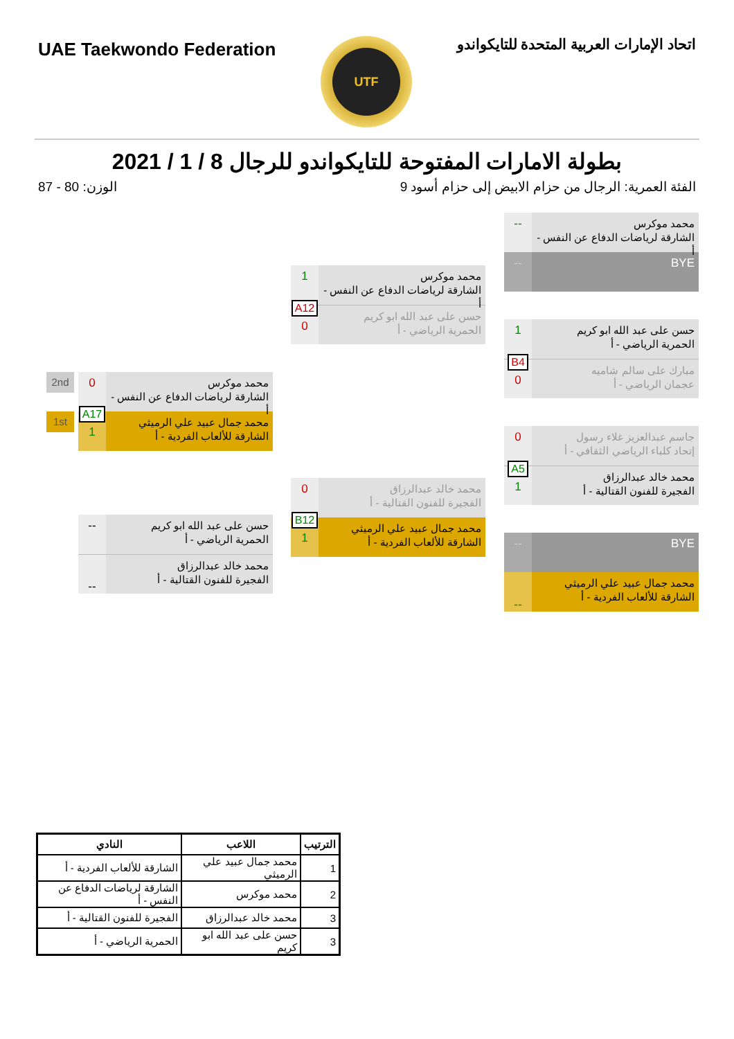UAE Taekwondo Federation
UTF
اتحاد الإمارات العربية المتحدة للتايكواندو
بطولة الامارات المفتوحة للتايكواندو للرجال 8 / 1 / 2021
الوزن: 80 - 87 الفئة العمرية: الرجال من حزام الابيض إلى حزام أسود 9
2nd
1st
0
محمد موكرس
الشارقة لرياضات الدفاع عن النفس - أ
A17
1
محمد جمال عبيد علي الرميثي
الشارقة للألعاب الفردية - أ
--
حسن على عبد الله ابو كريم
الحمرية الرياضي - أ
--
محمد خالد عبدالرزاق
الفجيرة للفنون القتالية - أ
1
محمد موكرس
الشارقة لرياضات الدفاع عن النفس - أ
A12
0
حسن على عبد الله ابو كريم
الحمرية الرياضي - أ
0
محمد خالد عبدالرزاق
الفجيرة للفنون القتالية - أ
B12
1
محمد جمال عبيد علي الرميثي
الشارقة للألعاب الفردية - أ
--
محمد موكرس
الشارقة لرياضات الدفاع عن النفس - أ
--
BYE
1
حسن على عبد الله ابو كريم
الحمرية الرياضي - أ
B4
0
مبارك على سالم شاميه
عجمان الرياضي - أ
0
جاسم عبدالعزيز غلاء رسول
إتحاد كلباء الرياضي الثقافي - أ
A5
1
محمد خالد عبدالرزاق
الفجيرة للفنون القتالية - أ
--
BYE
--
محمد جمال عبيد علي الرميثي
الشارقة للألعاب الفردية - أ
| الترتيب | اللاعب | النادي |
| --- | --- | --- |
| 1 | محمد جمال عبيد علي الرميثي | الشارقة للألعاب الفردية - أ |
| 2 | محمد موكرس | الشارقة لرياضات الدفاع عن النفس - أ |
| 3 | محمد خالد عبدالرزاق | الفجيرة للفنون القتالية - أ |
| 3 | حسن على عبد الله ابو كريم | الحمرية الرياضي - أ |